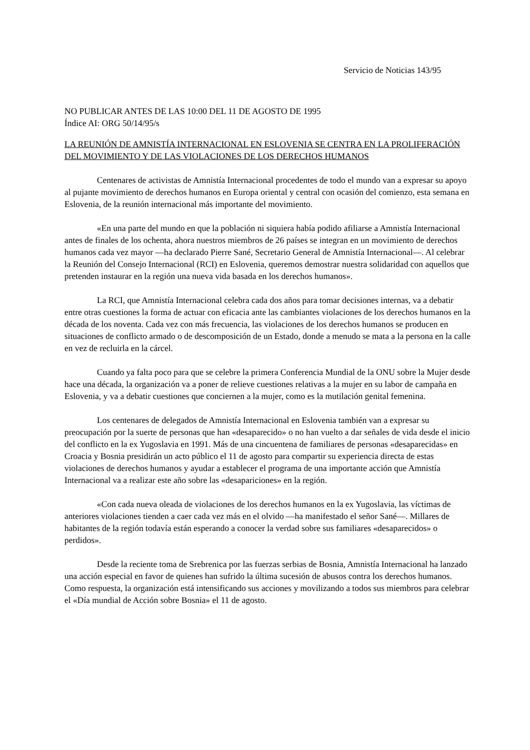Servicio de Noticias 143/95
NO PUBLICAR ANTES DE LAS 10:00 DEL 11 DE AGOSTO DE 1995
Índice AI: ORG 50/14/95/s
LA REUNIÓN DE AMNISTÍA INTERNACIONAL EN ESLOVENIA SE CENTRA EN LA PROLIFERACIÓN DEL MOVIMIENTO Y DE LAS VIOLACIONES DE LOS DERECHOS HUMANOS
Centenares de activistas de Amnistía Internacional procedentes de todo el mundo van a expresar su apoyo al pujante movimiento de derechos humanos en Europa oriental y central con ocasión del comienzo, esta semana en Eslovenia, de la reunión internacional más importante del movimiento.
«En una parte del mundo en que la población ni siquiera había podido afiliarse a Amnistía Internacional antes de finales de los ochenta, ahora nuestros miembros de 26 países se integran en un movimiento de derechos humanos cada vez mayor —ha declarado Pierre Sané, Secretario General de Amnistía Internacional—. Al celebrar la Reunión del Consejo Internacional (RCI) en Eslovenia, queremos demostrar nuestra solidaridad con aquellos que pretenden instaurar en la región una nueva vida basada en los derechos humanos».
La RCI, que Amnistía Internacional celebra cada dos años para tomar decisiones internas, va a debatir entre otras cuestiones la forma de actuar con eficacia ante las cambiantes violaciones de los derechos humanos en la década de los noventa. Cada vez con más frecuencia, las violaciones de los derechos humanos se producen en situaciones de conflicto armado o de descomposición de un Estado, donde a menudo se mata a la persona en la calle en vez de recluirla en la cárcel.
Cuando ya falta poco para que se celebre la primera Conferencia Mundial de la ONU sobre la Mujer desde hace una década, la organización va a poner de relieve cuestiones relativas a la mujer en su labor de campaña en Eslovenia, y va a debatir cuestiones que conciernen a la mujer, como es la mutilación genital femenina.
Los centenares de delegados de Amnistía Internacional en Eslovenia también van a expresar su preocupación por la suerte de personas que han «desaparecido» o no han vuelto a dar señales de vida desde el inicio del conflicto en la ex Yugoslavia en 1991. Más de una cincuentena de familiares de personas «desaparecidas» en Croacia y Bosnia presidirán un acto público el 11 de agosto para compartir su experiencia directa de estas violaciones de derechos humanos y ayudar a establecer el programa de una importante acción que Amnistía Internacional va a realizar este año sobre las «desapariciones» en la región.
«Con cada nueva oleada de violaciones de los derechos humanos en la ex Yugoslavia, las víctimas de anteriores violaciones tienden a caer cada vez más en el olvido —ha manifestado el señor Sané—. Millares de habitantes de la región todavía están esperando a conocer la verdad sobre sus familiares «desaparecidos» o perdidos».
Desde la reciente toma de Srebrenica por las fuerzas serbias de Bosnia, Amnistía Internacional ha lanzado una acción especial en favor de quienes han sufrido la última sucesión de abusos contra los derechos humanos. Como respuesta, la organización está intensificando sus acciones y movilizando a todos sus miembros para celebrar el «Día mundial de Acción sobre Bosnia» el 11 de agosto.